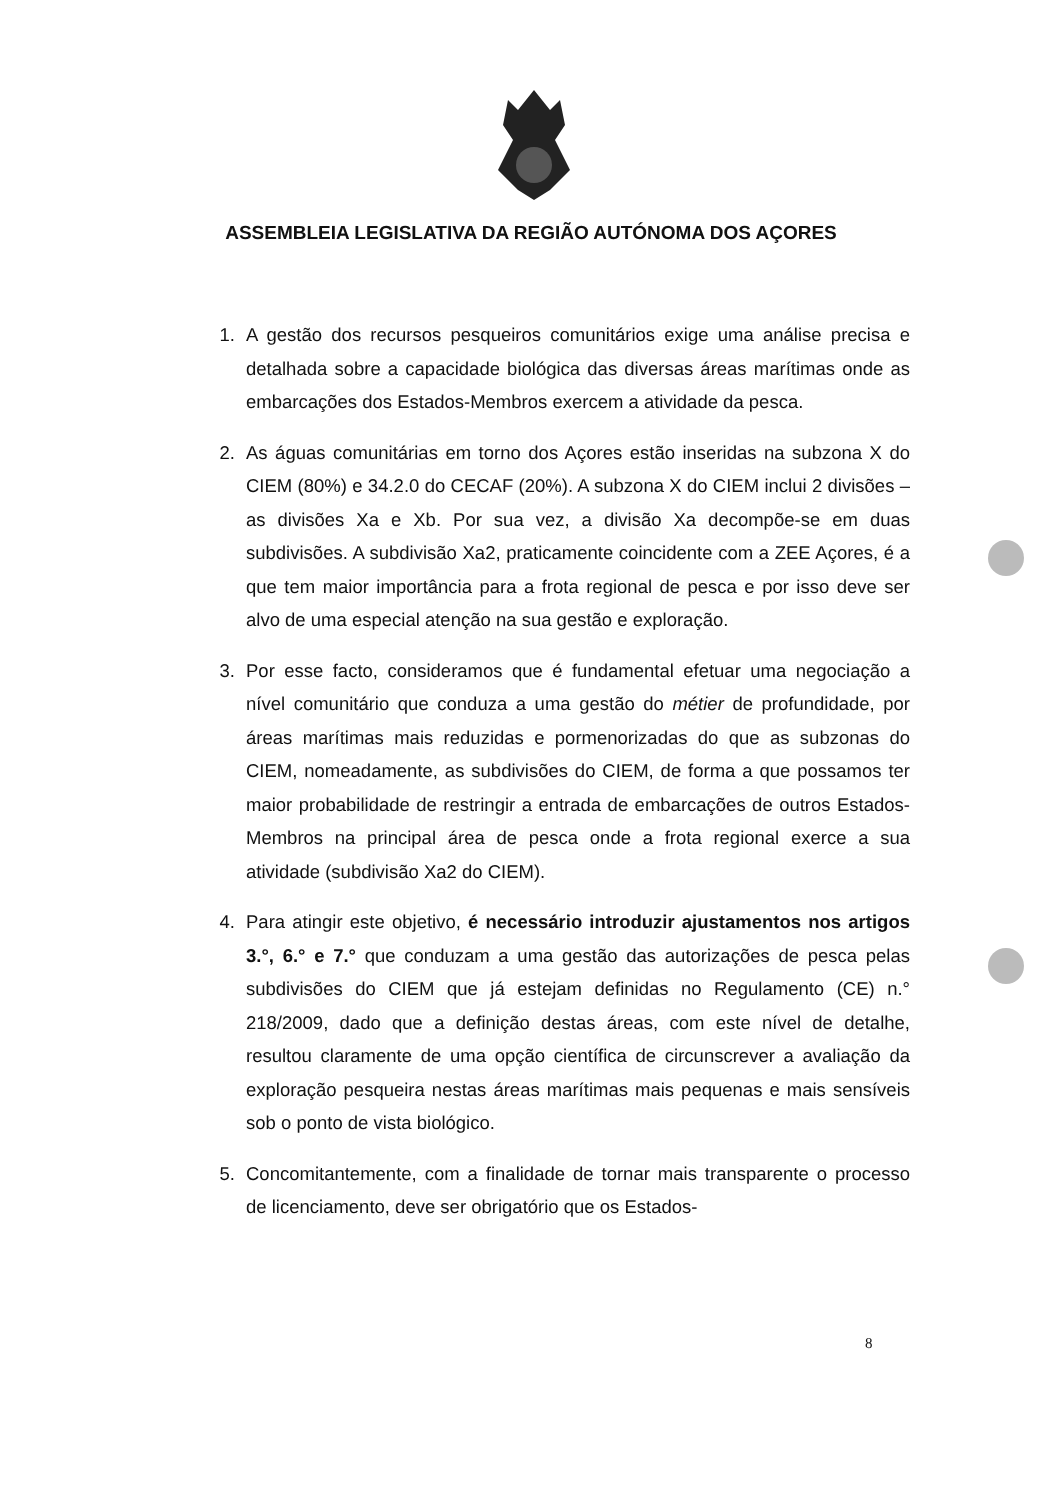ASSEMBLEIA LEGISLATIVA DA REGIÃO AUTÓNOMA DOS AÇORES
1. A gestão dos recursos pesqueiros comunitários exige uma análise precisa e detalhada sobre a capacidade biológica das diversas áreas marítimas onde as embarcações dos Estados-Membros exercem a atividade da pesca.
2. As águas comunitárias em torno dos Açores estão inseridas na subzona X do CIEM (80%) e 34.2.0 do CECAF (20%). A subzona X do CIEM inclui 2 divisões – as divisões Xa e Xb. Por sua vez, a divisão Xa decompõe-se em duas subdivisões. A subdivisão Xa2, praticamente coincidente com a ZEE Açores, é a que tem maior importância para a frota regional de pesca e por isso deve ser alvo de uma especial atenção na sua gestão e exploração.
3. Por esse facto, consideramos que é fundamental efetuar uma negociação a nível comunitário que conduza a uma gestão do métier de profundidade, por áreas marítimas mais reduzidas e pormenorizadas do que as subzonas do CIEM, nomeadamente, as subdivisões do CIEM, de forma a que possamos ter maior probabilidade de restringir a entrada de embarcações de outros Estados-Membros na principal área de pesca onde a frota regional exerce a sua atividade (subdivisão Xa2 do CIEM).
4. Para atingir este objetivo, é necessário introduzir ajustamentos nos artigos 3.°, 6.° e 7.° que conduzam a uma gestão das autorizações de pesca pelas subdivisões do CIEM que já estejam definidas no Regulamento (CE) n.° 218/2009, dado que a definição destas áreas, com este nível de detalhe, resultou claramente de uma opção científica de circunscrever a avaliação da exploração pesqueira nestas áreas marítimas mais pequenas e mais sensíveis sob o ponto de vista biológico.
5. Concomitantemente, com a finalidade de tornar mais transparente o processo de licenciamento, deve ser obrigatório que os Estados-
8